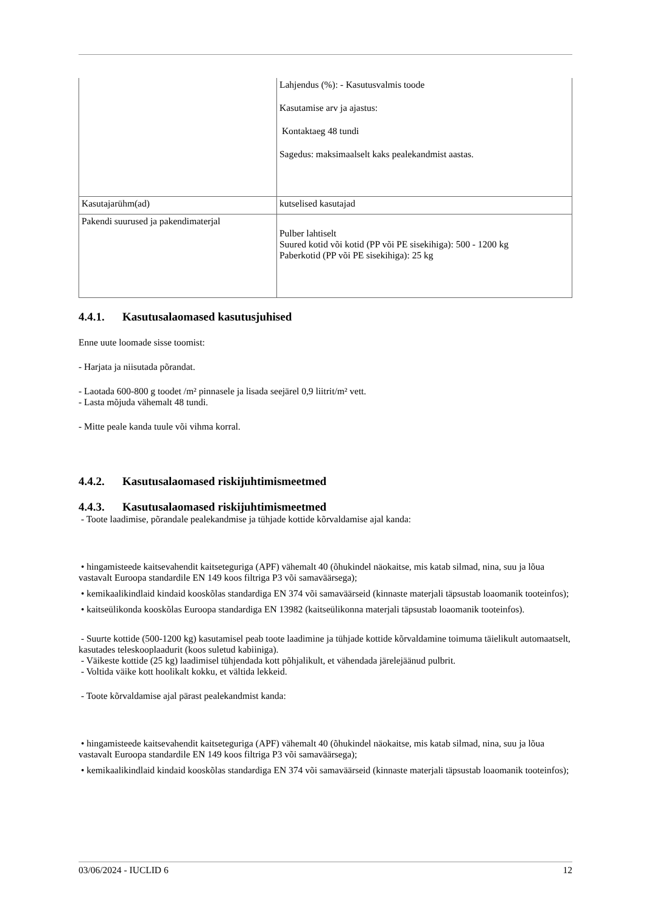| | Lahjendus (%): - Kasutusvalmis toode Kasutamise arv ja ajastus: Kontaktaeg 48 tundi Sagedus: maksimaalselt kaks pealekandmist aastas. |
| Kasutajarühm(ad) | kutselised kasutajad |
| Pakendi suurused ja pakendimaterjal | Pulber lahtiselt Suured kotid või kotid (PP või PE sisekihiga): 500 - 1200 kg Paberkotid (PP või PE sisekihiga): 25 kg |
4.4.1. Kasutusalaomased kasutusjuhised
Enne uute loomade sisse toomist:
- Harjata ja niisutada põrandat.
- Laotada 600-800 g toodet /m² pinnasele ja lisada seejärel 0,9 liitrit/m² vett.
- Lasta mõjuda vähemalt 48 tundi.
- Mitte peale kanda tuule või vihma korral.
4.4.2. Kasutusalaomased riskijuhtimismeetmed
4.4.3. Kasutusalaomased riskijuhtimismeetmed
- Toote laadimise, põrandale pealekandmise ja tühjade kottide kõrvaldamise ajal kanda:
• hingamisteede kaitsevahendit kaitseteguriga (APF) vähemalt 40 (õhukindel näokaitse, mis katab silmad, nina, suu ja lõua vastavalt Euroopa standardile EN 149 koos filtriga P3 või samaväärsega);
• kemikaalikindlaid kindaid kooskõlas standardiga EN 374 või samaväärseid (kinnaste materjali täpsustab loaomanik tooteinfos);
• kaitseülikonda kooskõlas Euroopa standardiga EN 13982 (kaitseülikonna materjali täpsustab loaomanik tooteinfos).
- Suurte kottide (500-1200 kg) kasutamisel peab toote laadimine ja tühjade kottide kõrvaldamine toimuma täielikult automaatselt, kasutades teleskooplaadurit (koos suletud kabiiniga).
- Väikeste kottide (25 kg) laadimisel tühjendada kott põhjalikult, et vähendada järelejäänud pulbrit.
- Voltida väike kott hoolikalt kokku, et vältida lekkeid.
- Toote kõrvaldamise ajal pärast pealekandmist kanda:
• hingamisteede kaitsevahendit kaitseteguriga (APF) vähemalt 40 (õhukindel näokaitse, mis katab silmad, nina, suu ja lõua vastavalt Euroopa standardile EN 149 koos filtriga P3 või samaväärsega);
• kemikaalikindlaid kindaid kooskõlas standardiga EN 374 või samaväärseid (kinnaste materjali täpsustab loaomanik tooteinfos);
03/06/2024 - IUCLID 6 12